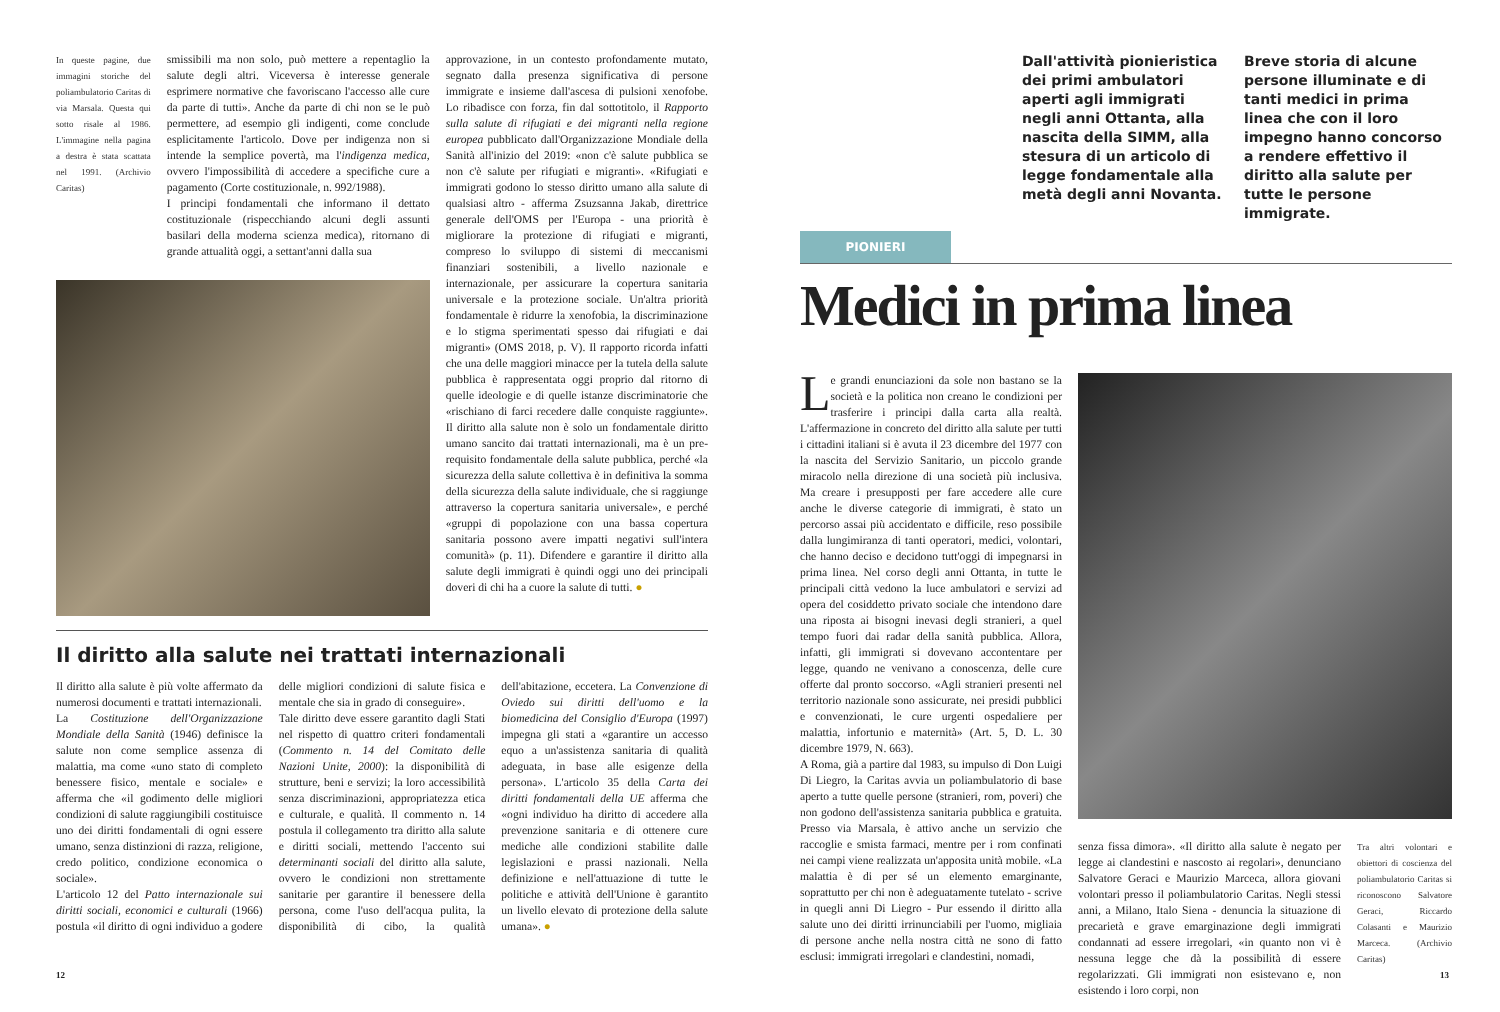In queste pagine, due immagini storiche del poliambulatorio Caritas di via Marsala. Questa qui sotto risale al 1986. L'immagine nella pagina a destra è stata scattata nel 1991. (Archivio Caritas)
smissibili ma non solo, può mettere a repentaglio la salute degli altri. Viceversa è interesse generale esprimere normative che favoriscano l'accesso alle cure da parte di tutti». Anche da parte di chi non se le può permettere, ad esempio gli indigenti, come conclude esplicitamente l'articolo. Dove per indigenza non si intende la semplice povertà, ma l'indigenza medica, ovvero l'impossibilità di accedere a specifiche cure a pagamento (Corte costituzionale, n. 992/1988).
I principi fondamentali che informano il dettato costituzionale (rispecchiando alcuni degli assunti basilari della moderna scienza medica), ritornano di grande attualità oggi, a settant'anni dalla sua
approvazione, in un contesto profondamente mutato, segnato dalla presenza significativa di persone immigrate e insieme dall'ascesa di pulsioni xenofobe. Lo ribadisce con forza, fin dal sottotitolo, il Rapporto sulla salute di rifugiati e dei migranti nella regione europea pubblicato dall'Organizzazione Mondiale della Sanità all'inizio del 2019: «non c'è salute pubblica se non c'è salute per rifugiati e migranti». «Rifugiati e immigrati godono lo stesso diritto umano alla salute di qualsiasi altro - afferma Zsuzsanna Jakab, direttrice generale dell'OMS per l'Europa - una priorità è migliorare la protezione di rifugiati e migranti, compreso lo sviluppo di sistemi di meccanismi finanziari sostenibili, a livello nazionale e internazionale, per assicurare la copertura sanitaria universale e la protezione sociale. Un'altra priorità fondamentale è ridurre la xenofobia, la discriminazione e lo stigma sperimentati spesso dai rifugiati e dai migranti» (OMS 2018, p. V). Il rapporto ricorda infatti che una delle maggiori minacce per la tutela della salute pubblica è rappresentata oggi proprio dal ritorno di quelle ideologie e di quelle istanze discriminatorie che «rischiano di farci recedere dalle conquiste raggiunte». Il diritto alla salute non è solo un fondamentale diritto umano sancito dai trattati internazionali, ma è un pre-requisito fondamentale della salute pubblica, perché «la sicurezza della salute collettiva è in definitiva la somma della sicurezza della salute individuale, che si raggiunge attraverso la copertura sanitaria universale», e perché «gruppi di popolazione con una bassa copertura sanitaria possono avere impatti negativi sull'intera comunità» (p. 11). Difendere e garantire il diritto alla salute degli immigrati è quindi oggi uno dei principali doveri di chi ha a cuore la salute di tutti. ●
Il diritto alla salute nei trattati internazionali
Il diritto alla salute è più volte affermato da numerosi documenti e trattati internazionali.
La Costituzione dell'Organizzazione Mondiale della Sanità (1946) definisce la salute non come semplice assenza di malattia, ma come «uno stato di completo benessere fisico, mentale e sociale» e afferma che «il godimento delle migliori condizioni di salute raggiungibili costituisce uno dei diritti fondamentali di ogni essere umano, senza distinzioni di razza, religione, credo politico, condizione economica o sociale».
L'articolo 12 del Patto internazionale sui diritti sociali, economici e culturali (1966) postula «il diritto di ogni individuo a godere delle migliori condizioni di salute fisica e mentale che sia in grado di conseguire».
Tale diritto deve essere garantito dagli Stati nel rispetto di quattro criteri fondamentali (Commento n. 14 del Comitato delle Nazioni Unite, 2000): la disponibilità di strutture, beni e servizi; la loro accessibilità senza discriminazioni, appropriatezza etica e culturale, e qualità. Il commento n. 14 postula il collegamento tra diritto alla salute e diritti sociali, mettendo l'accento sui determinanti sociali del diritto alla salute, ovvero le condizioni non strettamente sanitarie per garantire il benessere della persona, come l'uso dell'acqua pulita, la disponibilità di cibo, la qualità dell'abitazione, eccetera. La Convenzione di Oviedo sui diritti dell'uomo e la biomedicina del Consiglio d'Europa (1997) impegna gli stati a «garantire un accesso equo a un'assistenza sanitaria di qualità adeguata, in base alle esigenze della persona». L'articolo 35 della Carta dei diritti fondamentali della UE afferma che «ogni individuo ha diritto di accedere alla prevenzione sanitaria e di ottenere cure mediche alle condizioni stabilite dalle legislazioni e prassi nazionali. Nella definizione e nell'attuazione di tutte le politiche e attività dell'Unione è garantito un livello elevato di protezione della salute umana». ●
12
Dall'attività pionieristica dei primi ambulatori aperti agli immigrati negli anni Ottanta, alla nascita della SIMM, alla stesura di un articolo di legge fondamentale alla metà degli anni Novanta.
Breve storia di alcune persone illuminate e di tanti medici in prima linea che con il loro impegno hanno concorso a rendere effettivo il diritto alla salute per tutte le persone immigrate.
PIONIERI
Medici in prima linea
Le grandi enunciazioni da sole non bastano se la società e la politica non creano le condizioni per trasferire i principi dalla carta alla realtà. L'affermazione in concreto del diritto alla salute per tutti i cittadini italiani si è avuta il 23 dicembre del 1977 con la nascita del Servizio Sanitario, un piccolo grande miracolo nella direzione di una società più inclusiva. Ma creare i presupposti per fare accedere alle cure anche le diverse categorie di immigrati, è stato un percorso assai più accidentato e difficile, reso possibile dalla lungimiranza di tanti operatori, medici, volontari, che hanno deciso e decidono tutt'oggi di impegnarsi in prima linea. Nel corso degli anni Ottanta, in tutte le principali città vedono la luce ambulatori e servizi ad opera del cosiddetto privato sociale che intendono dare una riposta ai bisogni inevasi degli stranieri, a quel tempo fuori dai radar della sanità pubblica. Allora, infatti, gli immigrati si dovevano accontentare per legge, quando ne venivano a conoscenza, delle cure offerte dal pronto soccorso. «Agli stranieri presenti nel territorio nazionale sono assicurate, nei presidi pubblici e convenzionati, le cure urgenti ospedaliere per malattia, infortunio e maternità» (Art. 5, D. L. 30 dicembre 1979, N. 663).
A Roma, già a partire dal 1983, su impulso di Don Luigi Di Liegro, la Caritas avvia un poliambulatorio di base aperto a tutte quelle persone (stranieri, rom, poveri) che non godono dell'assistenza sanitaria pubblica e gratuita. Presso via Marsala, è attivo anche un servizio che raccoglie e smista farmaci, mentre per i rom confinati nei campi viene realizzata un'apposita unità mobile. «La malattia è di per sé un elemento emarginante, soprattutto per chi non è adeguatamente tutelato - scrive in quegli anni Di Liegro - Pur essendo il diritto alla salute uno dei diritti irrinunciabili per l'uomo, migliaia di persone anche nella nostra città ne sono di fatto esclusi: immigrati irregolari e clandestini, nomadi,
senza fissa dimora». «Il diritto alla salute è negato per legge ai clandestini e nascosto ai regolari», denunciano Salvatore Geraci e Maurizio Marceca, allora giovani volontari presso il poliambulatorio Caritas. Negli stessi anni, a Milano, Italo Siena - denuncia la situazione di precarietà e grave emarginazione degli immigrati condannati ad essere irregolari, «in quanto non vi è nessuna legge che dà la possibilità di essere regolarizzati. Gli immigrati non esistevano e, non esistendo i loro corpi, non
Tra altri volontari e obiettori di coscienza del poliambulatorio Caritas si riconoscono Salvatore Geraci, Riccardo Colasanti e Maurizio Marceca. (Archivio Caritas)
13